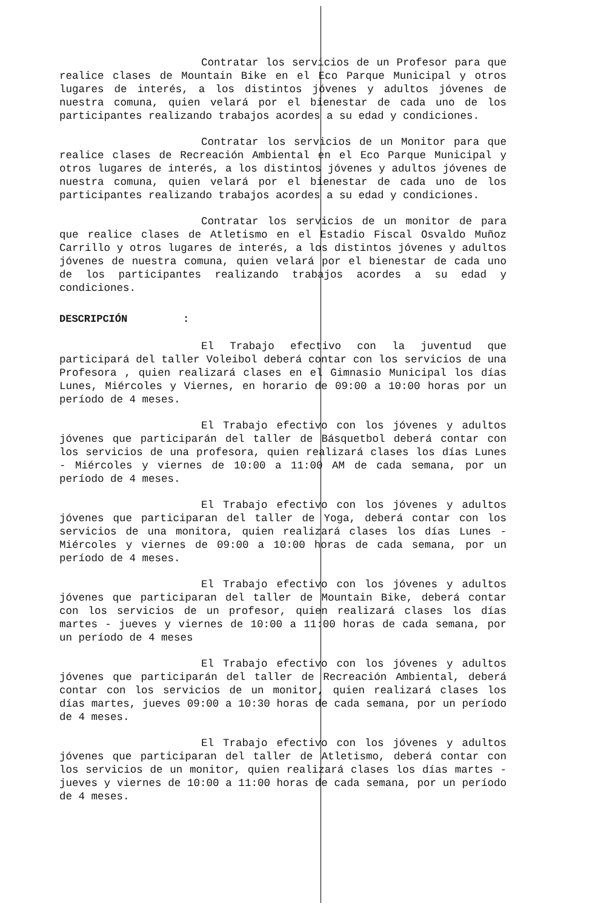Contratar los servicios de un Profesor para que realice clases de Mountain Bike en el Eco Parque Municipal y otros lugares de interés, a los distintos jóvenes y adultos jóvenes de nuestra comuna, quien velará por el bienestar de cada uno de los participantes realizando trabajos acordes a su edad y condiciones.
Contratar los servicios de un Monitor para que realice clases de Recreación Ambiental en el Eco Parque Municipal y otros lugares de interés, a los distintos jóvenes y adultos jóvenes de nuestra comuna, quien velará por el bienestar de cada uno de los participantes realizando trabajos acordes a su edad y condiciones.
Contratar los servicios de un monitor de para que realice clases de Atletismo en el Estadio Fiscal Osvaldo Muñoz Carrillo y otros lugares de interés, a los distintos jóvenes y adultos jóvenes de nuestra comuna, quien velará por el bienestar de cada uno de los participantes realizando trabajos acordes a su edad y condiciones.
DESCRIPCIÓN :
El Trabajo efectivo con la juventud que participará del taller Voleibol deberá contar con los servicios de una Profesora , quien realizará clases en el Gimnasio Municipal los días Lunes, Miércoles y Viernes, en horario de 09:00 a 10:00 horas por un período de 4 meses.
El Trabajo efectivo con los jóvenes y adultos jóvenes que participarán del taller de Básquetbol deberá contar con los servicios de una profesora, quien realizará clases los días Lunes - Miércoles y viernes de 10:00 a 11:00 AM de cada semana, por un período de 4 meses.
El Trabajo efectivo con los jóvenes y adultos jóvenes que participaran del taller de Yoga, deberá contar con los servicios de una monitora, quien realizará clases los días Lunes - Miércoles y viernes de 09:00 a 10:00 horas de cada semana, por un período de 4 meses.
El Trabajo efectivo con los jóvenes y adultos jóvenes que participaran del taller de Mountain Bike, deberá contar con los servicios de un profesor, quien realizará clases los días martes - jueves y viernes de 10:00 a 11:00 horas de cada semana, por un período de 4 meses
El Trabajo efectivo con los jóvenes y adultos jóvenes que participarán del taller de Recreación Ambiental, deberá contar con los servicios de un monitor, quien realizará clases los días martes, jueves 09:00 a 10:30 horas de cada semana, por un período de 4 meses.
El Trabajo efectivo con los jóvenes y adultos jóvenes que participaran del taller de Atletismo, deberá contar con los servicios de un monitor, quien realizará clases los días martes - jueves y viernes de 10:00 a 11:00 horas de cada semana, por un período de 4 meses.